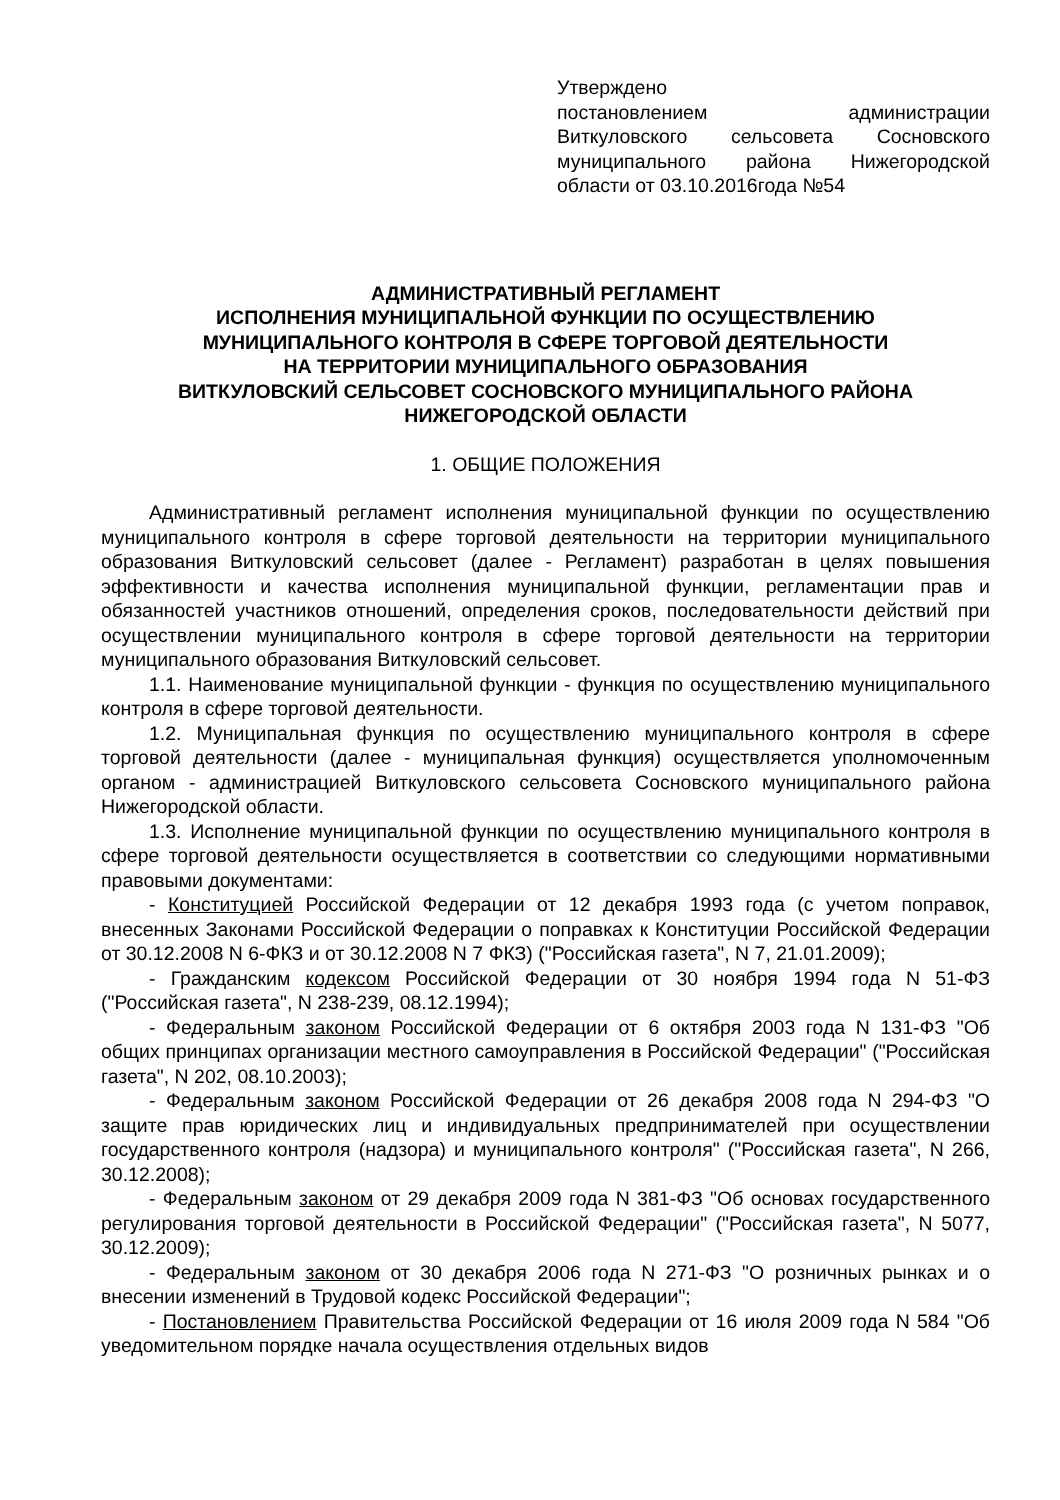Утверждено
постановлением администрации Виткуловского сельсовета Сосновского муниципального района Нижегородской области от 03.10.2016года №54
АДМИНИСТРАТИВНЫЙ РЕГЛАМЕНТ
ИСПОЛНЕНИЯ МУНИЦИПАЛЬНОЙ ФУНКЦИИ ПО ОСУЩЕСТВЛЕНИЮ
МУНИЦИПАЛЬНОГО КОНТРОЛЯ В СФЕРЕ ТОРГОВОЙ ДЕЯТЕЛЬНОСТИ
НА ТЕРРИТОРИИ МУНИЦИПАЛЬНОГО ОБРАЗОВАНИЯ
ВИТКУЛОВСКИЙ СЕЛЬСОВЕТ СОСНОВСКОГО МУНИЦИПАЛЬНОГО РАЙОНА
НИЖЕГОРОДСКОЙ ОБЛАСТИ
1. ОБЩИЕ ПОЛОЖЕНИЯ
Административный регламент исполнения муниципальной функции по осуществлению муниципального контроля в сфере торговой деятельности на территории муниципального образования Виткуловский сельсовет (далее - Регламент) разработан в целях повышения эффективности и качества исполнения муниципальной функции, регламентации прав и обязанностей участников отношений, определения сроков, последовательности действий при осуществлении муниципального контроля в сфере торговой деятельности на территории муниципального образования Виткуловский сельсовет.
1.1. Наименование муниципальной функции - функция по осуществлению муниципального контроля в сфере торговой деятельности.
1.2. Муниципальная функция по осуществлению муниципального контроля в сфере торговой деятельности (далее - муниципальная функция) осуществляется уполномоченным органом - администрацией Виткуловского сельсовета Сосновского муниципального района Нижегородской области.
1.3. Исполнение муниципальной функции по осуществлению муниципального контроля в сфере торговой деятельности осуществляется в соответствии со следующими нормативными правовыми документами:
- Конституцией Российской Федерации от 12 декабря 1993 года (с учетом поправок, внесенных Законами Российской Федерации о поправках к Конституции Российской Федерации от 30.12.2008 N 6-ФКЗ и от 30.12.2008 N 7 ФКЗ) ("Российская газета", N 7, 21.01.2009);
- Гражданским кодексом Российской Федерации от 30 ноября 1994 года N 51-ФЗ ("Российская газета", N 238-239, 08.12.1994);
- Федеральным законом Российской Федерации от 6 октября 2003 года N 131-ФЗ "Об общих принципах организации местного самоуправления в Российской Федерации" ("Российская газета", N 202, 08.10.2003);
- Федеральным законом Российской Федерации от 26 декабря 2008 года N 294-ФЗ "О защите прав юридических лиц и индивидуальных предпринимателей при осуществлении государственного контроля (надзора) и муниципального контроля" ("Российская газета", N 266, 30.12.2008);
- Федеральным законом от 29 декабря 2009 года N 381-ФЗ "Об основах государственного регулирования торговой деятельности в Российской Федерации" ("Российская газета", N 5077, 30.12.2009);
- Федеральным законом от 30 декабря 2006 года N 271-ФЗ "О розничных рынках и о внесении изменений в Трудовой кодекс Российской Федерации";
- Постановлением Правительства Российской Федерации от 16 июля 2009 года N 584 "Об уведомительном порядке начала осуществления отдельных видов